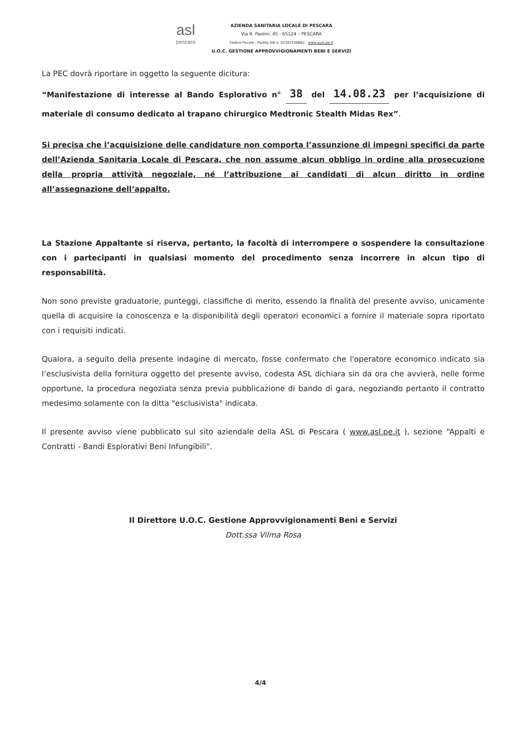asl
pescara
AZIENDA SANITARIA LOCALE DI PESCARA
Via R. Paolini, 45 - 65124 – PESCARA
Codice Fiscale - Partita IVA n. 01397530682 - www.ausl.pe.it
U.O.C. GESTIONE APPROVVIGIONAMENTI BENI E SERVIZI
La PEC dovrà riportare in oggetto la seguente dicitura:
“Manifestazione di interesse al Bando Esplorativo n° 38 del 14.08.23 per l’acquisizione di materiale di consumo dedicato al trapano chirurgico Medtronic Stealth Midas Rex”.
Si precisa che l’acquisizione delle candidature non comporta l’assunzione di impegni specifici da parte dell’Azienda Sanitaria Locale di Pescara, che non assume alcun obbligo in ordine alla prosecuzione della propria attività negoziale, né l’attribuzione ai candidati di alcun diritto in ordine all’assegnazione dell’appalto.
La Stazione Appaltante si riserva, pertanto, la facoltà di interrompere o sospendere la consultazione con i partecipanti in qualsiasi momento del procedimento senza incorrere in alcun tipo di responsabilità.
Non sono previste graduatorie, punteggi, classifiche di merito, essendo la finalità del presente avviso, unicamente quella di acquisire la conoscenza e la disponibilità degli operatori economici a fornire il materiale sopra riportato con i requisiti indicati.
Qualora, a seguito della presente indagine di mercato, fosse confermato che l'operatore economico indicato sia l’esclusivista della fornitura oggetto del presente avviso, codesta ASL dichiara sin da ora che avvierà, nelle forme opportune, la procedura negoziata senza previa pubblicazione di bando di gara, negoziando pertanto il contratto medesimo solamente con la ditta "esclusivista" indicata.
Il presente avviso viene pubblicato sul sito aziendale della ASL di Pescara ( www.asl.pe.it ), sezione “Appalti e Contratti - Bandi Esplorativi Beni Infungibili”.
Il Direttore U.O.C. Gestione Approvvigionamenti Beni e Servizi
Dott.ssa Vilma Rosa
4/4